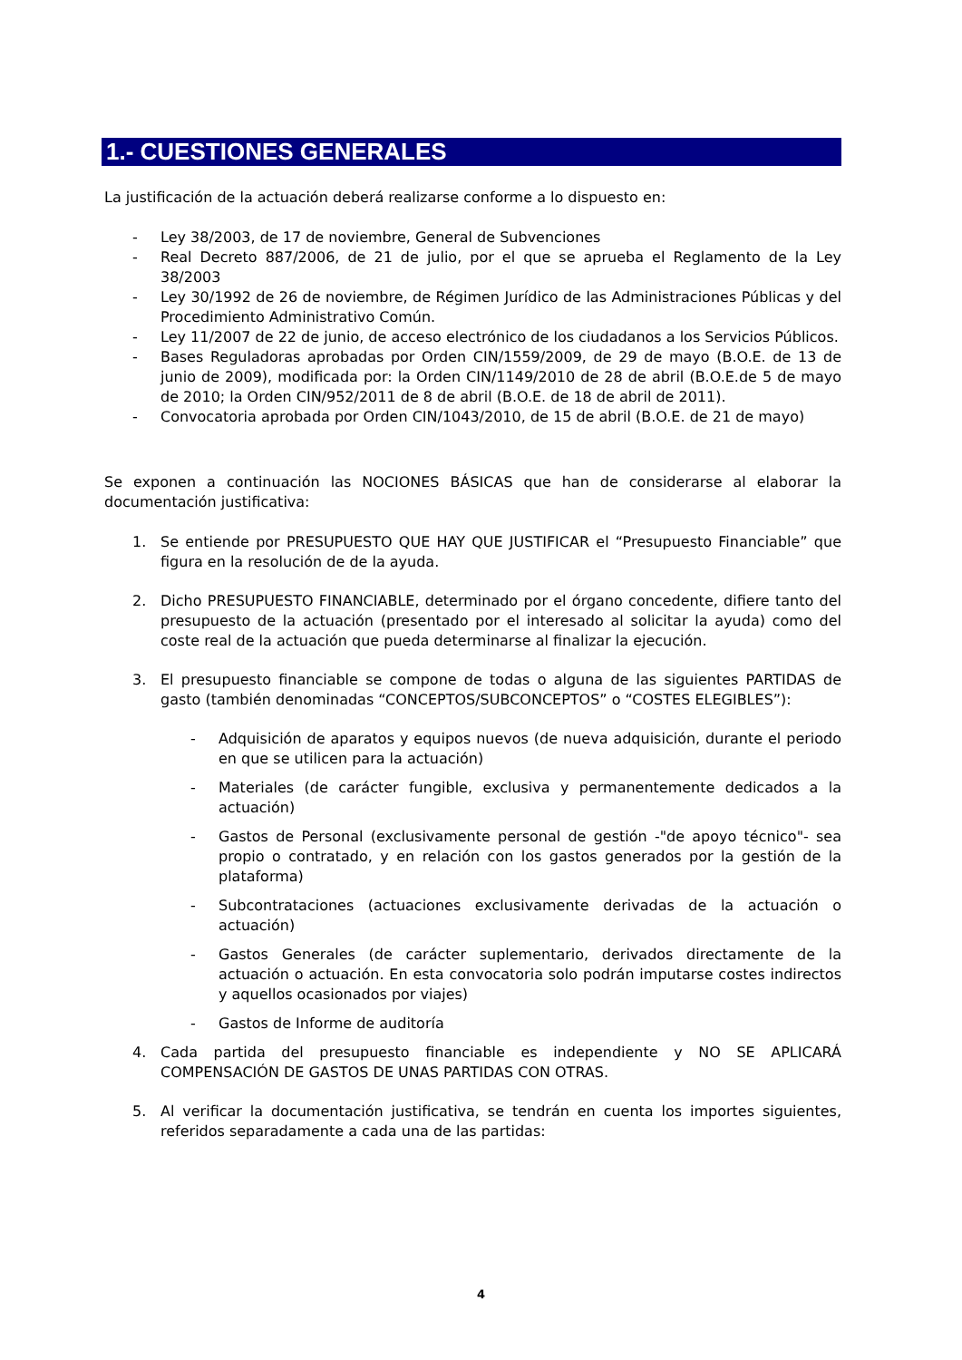1.- CUESTIONES GENERALES
La justificación de la actuación deberá realizarse conforme a lo dispuesto en:
- Ley 38/2003, de 17 de noviembre, General de Subvenciones
- Real Decreto 887/2006, de 21 de julio, por el que se aprueba el Reglamento de la Ley 38/2003
- Ley 30/1992 de 26 de noviembre, de Régimen Jurídico de las Administraciones Públicas y del Procedimiento Administrativo Común.
- Ley 11/2007 de 22 de junio, de acceso electrónico de los ciudadanos a los Servicios Públicos.
- Bases Reguladoras aprobadas por Orden CIN/1559/2009, de 29 de mayo (B.O.E. de 13 de junio de 2009), modificada por: la Orden CIN/1149/2010 de 28 de abril (B.O.E.de 5 de mayo de 2010; la Orden CIN/952/2011 de 8 de abril (B.O.E. de 18 de abril de 2011).
- Convocatoria aprobada por Orden CIN/1043/2010, de 15 de abril (B.O.E. de 21 de mayo)
Se exponen a continuación las NOCIONES BÁSICAS que han de considerarse al elaborar la documentación justificativa:
1. Se entiende por PRESUPUESTO QUE HAY QUE JUSTIFICAR el “Presupuesto Financiable” que figura en la resolución de de la ayuda.
2. Dicho PRESUPUESTO FINANCIABLE, determinado por el órgano concedente, difiere tanto del presupuesto de la actuación (presentado por el interesado al solicitar la ayuda) como del coste real de la actuación que pueda determinarse al finalizar la ejecución.
3. El presupuesto financiable se compone de todas o alguna de las siguientes PARTIDAS de gasto (también denominadas “CONCEPTOS/SUBCONCEPTOS” o “COSTES ELEGIBLES”):
- Adquisición de aparatos y equipos nuevos (de nueva adquisición, durante el periodo en que se utilicen para la actuación)
- Materiales (de carácter fungible, exclusiva y permanentemente dedicados a la actuación)
- Gastos de Personal (exclusivamente personal de gestión -"de apoyo técnico"- sea propio o contratado, y en relación con los gastos generados por la gestión de la plataforma)
- Subcontrataciones (actuaciones exclusivamente derivadas de la actuación o actuación)
- Gastos Generales (de carácter suplementario, derivados directamente de la actuación o actuación. En esta convocatoria solo podrán imputarse costes indirectos y aquellos ocasionados por viajes)
- Gastos de Informe de auditoría
4. Cada partida del presupuesto financiable es independiente y NO SE APLICARÁ COMPENSACIÓN DE GASTOS DE UNAS PARTIDAS CON OTRAS.
5. Al verificar la documentación justificativa, se tendrán en cuenta los importes siguientes, referidos separadamente a cada una de las partidas:
4